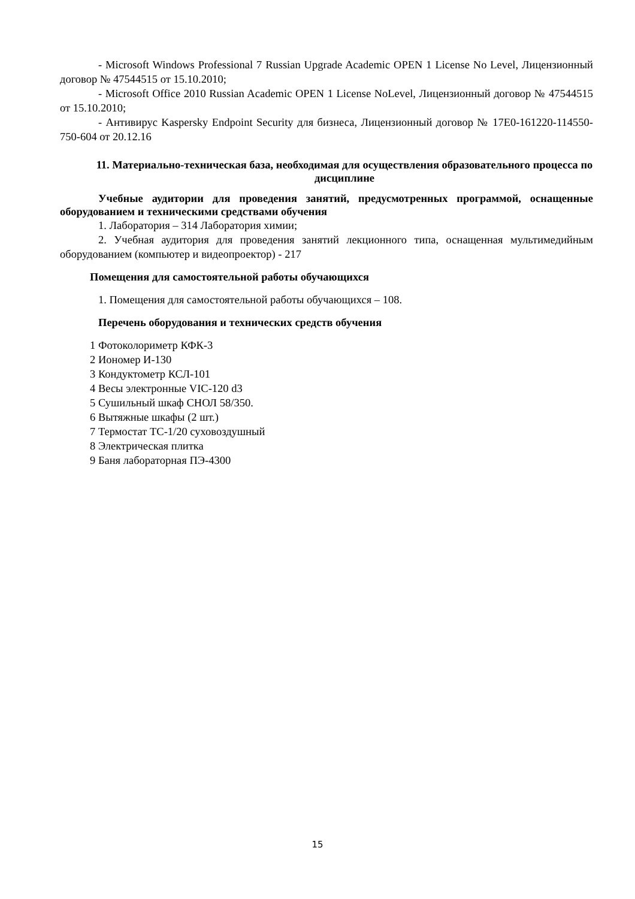- Microsoft Windows Professional 7 Russian Upgrade Academic OPEN 1 License No Level, Лицензионный договор № 47544515 от 15.10.2010;
- Microsoft Office 2010 Russian Academic OPEN 1 License NoLevel, Лицензионный договор № 47544515 от 15.10.2010;
- Антивирус Kaspersky Endpoint Security для бизнеса, Лицензионный договор № 17E0-161220-114550-750-604 от 20.12.16
11. Материально-техническая база, необходимая для осуществления образовательного процесса по дисциплине
Учебные аудитории для проведения занятий, предусмотренных программой, оснащенные оборудованием и техническими средствами обучения
1. Лаборатория – 314 Лаборатория химии;
2. Учебная аудитория для проведения занятий лекционного типа, оснащенная мультимедийным оборудованием (компьютер и видеопроектор) - 217
Помещения для самостоятельной работы обучающихся
1. Помещения для самостоятельной работы обучающихся – 108.
Перечень оборудования и технических средств обучения
1 Фотоколориметр КФК-3
2 Иономер И-130
3 Кондуктометр КСЛ-101
4 Весы электронные VIC-120 d3
5 Сушильный шкаф СНОЛ 58/350.
6 Вытяжные шкафы (2 шт.)
7 Термостат ТС-1/20 суховоздушный
8 Электрическая плитка
9 Баня лабораторная ПЭ-4300
15